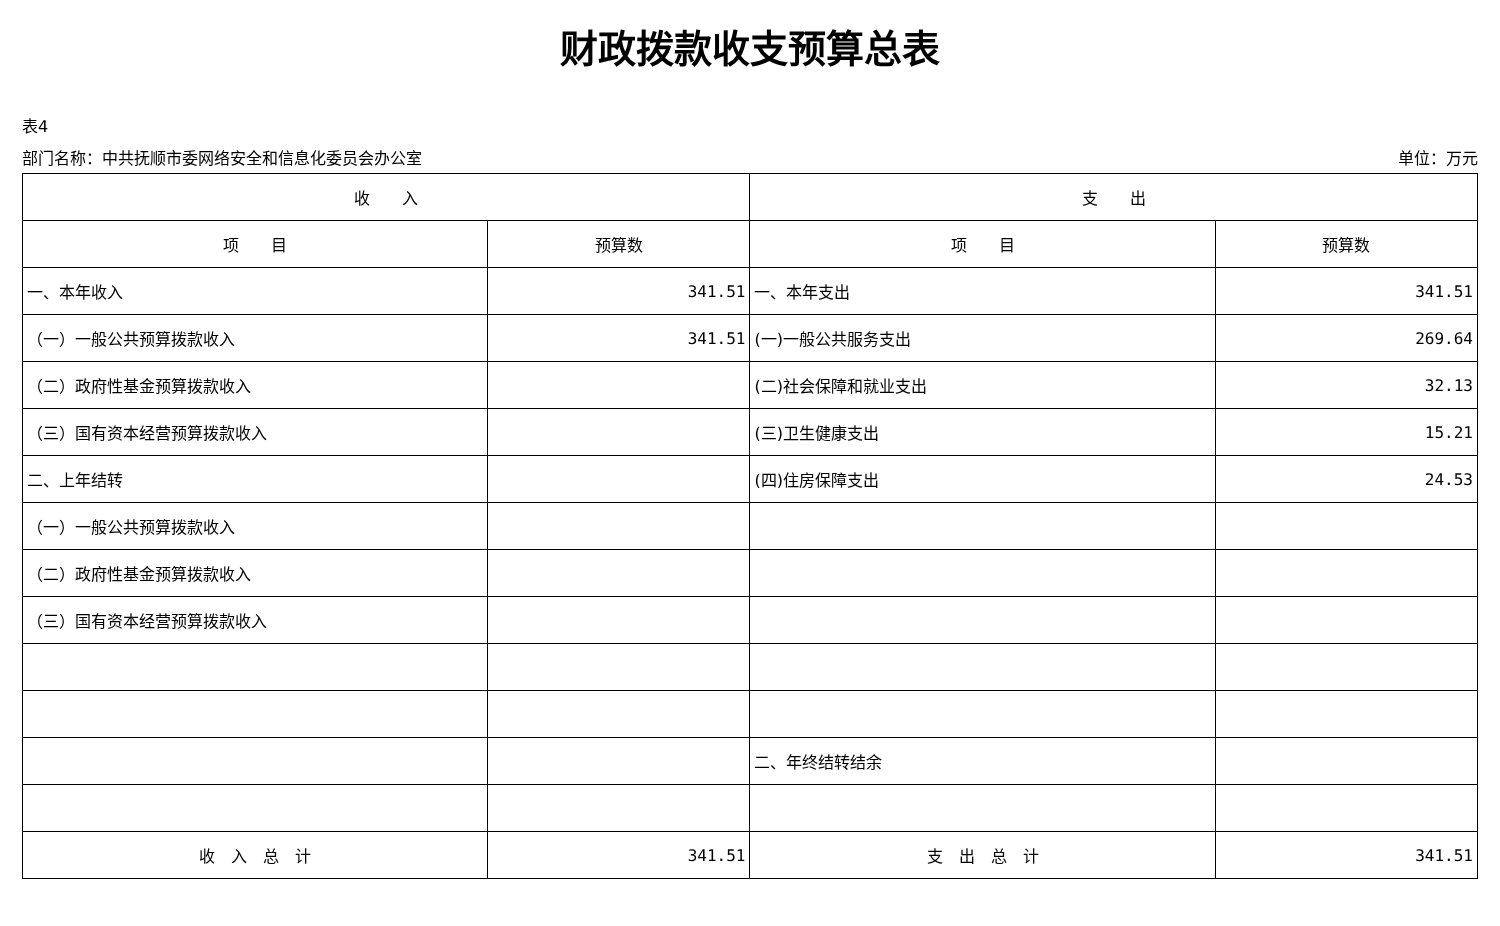财政拨款收支预算总表
表4
部门名称：中共抚顺市委网络安全和信息化委员会办公室 单位：万元
| 收 入 | | 支 出 | |
| --- | --- | --- | --- |
| 项 目 | 预算数 | 项 目 | 预算数 |
| 一、本年收入 | 341.51 | 一、本年支出 | 341.51 |
| （一）一般公共预算拨款收入 | 341.51 | (一)一般公共服务支出 | 269.64 |
| （二）政府性基金预算拨款收入 | | (二)社会保障和就业支出 | 32.13 |
| （三）国有资本经营预算拨款收入 | | (三)卫生健康支出 | 15.21 |
| 二、上年结转 | | (四)住房保障支出 | 24.53 |
| （一）一般公共预算拨款收入 | | | |
| （二）政府性基金预算拨款收入 | | | |
| （三）国有资本经营预算拨款收入 | | | |
| | | 二、年终结转结余 | |
| 收 入 总 计 | 341.51 | 支 出 总 计 | 341.51 |